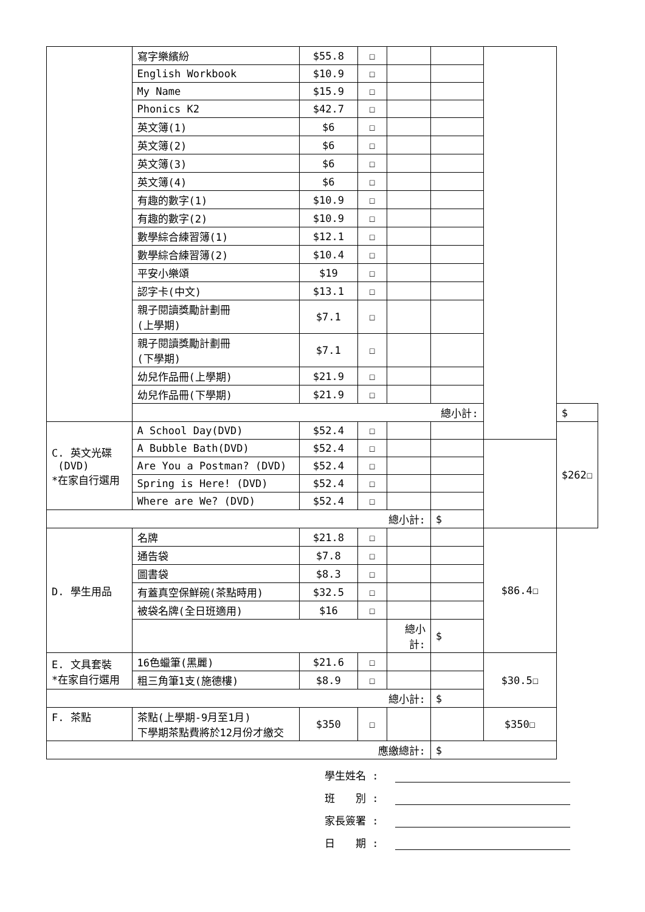| | 寫字樂繽紛 | $55.8 | ☐ | | | | |
| | English Workbook | $10.9 | ☐ | | | | |
| | My Name | $15.9 | ☐ | | | | |
| | Phonics K2 | $42.7 | ☐ | | | | |
| | 英文簿(1) | $6 | ☐ | | | | |
| | 英文簿(2) | $6 | ☐ | | | | |
| | 英文簿(3) | $6 | ☐ | | | | |
| | 英文簿(4) | $6 | ☐ | | | | |
| | 有趣的數字(1) | $10.9 | ☐ | | | | |
| | 有趣的數字(2) | $10.9 | ☐ | | | | |
| | 數學綜合練習簿(1) | $12.1 | ☐ | | | | |
| | 數學綜合練習簿(2) | $10.4 | ☐ | | | | |
| | 平安小樂頌 | $19 | ☐ | | | | |
| | 認字卡(中文) | $13.1 | ☐ | | | | |
| | 親子閱讀獎勵計劃冊 (上學期) | $7.1 | ☐ | | | | |
| | 親子閱讀獎勵計劃冊 (下學期) | $7.1 | ☐ | | | | |
| | 幼兒作品冊(上學期) | $21.9 | ☐ | | | | |
| | 幼兒作品冊(下學期) | $21.9 | ☐ | | | | |
| | 總小計: | | | | | | $ |
| C. 英文光碟 (DVD) *在家自行選用 | A School Day(DVD) | $52.4 | ☐ | | | | $262☐ |
| | A Bubble Bath(DVD) | $52.4 | ☐ | | | | |
| | Are You a Postman? (DVD) | $52.4 | ☐ | | | | |
| | Spring is Here! (DVD) | $52.4 | ☐ | | | | |
| | Where are We? (DVD) | $52.4 | ☐ | | | | |
| 總小計: | | | | | $ | | |
| D. 學生用品 | 名牌 | $21.8 | ☐ | | | $86.4☐ | |
| | 通告袋 | $7.8 | ☐ | | | | |
| | 圖書袋 | $8.3 | ☐ | | | | |
| | 有蓋真空保鮮碗(茶點時用) | $32.5 | ☐ | | | | |
| | 被袋名牌(全日班適用) | $16 | ☐ | | | | |
| | | | | 總小 計: | $ | | |
| E. 文具套裝 *在家自行選用 | 16色蠟筆(黑麗) | $21.6 | ☐ | | | $30.5☐ | |
| | 粗三角筆1支(施德樓) | $8.9 | ☐ | | | | |
| 總小計: | | | | | $ | | |
| F. 茶點 | 茶點(上學期-9月至1月) 下學期茶點費將於12月份才繳交 | $350 | ☐ | | | $350☐ | |
| 應繳總計: | | | | | $ | | |
學生姓名 :
班　　別 :
家長簽署 :
日　　期 :